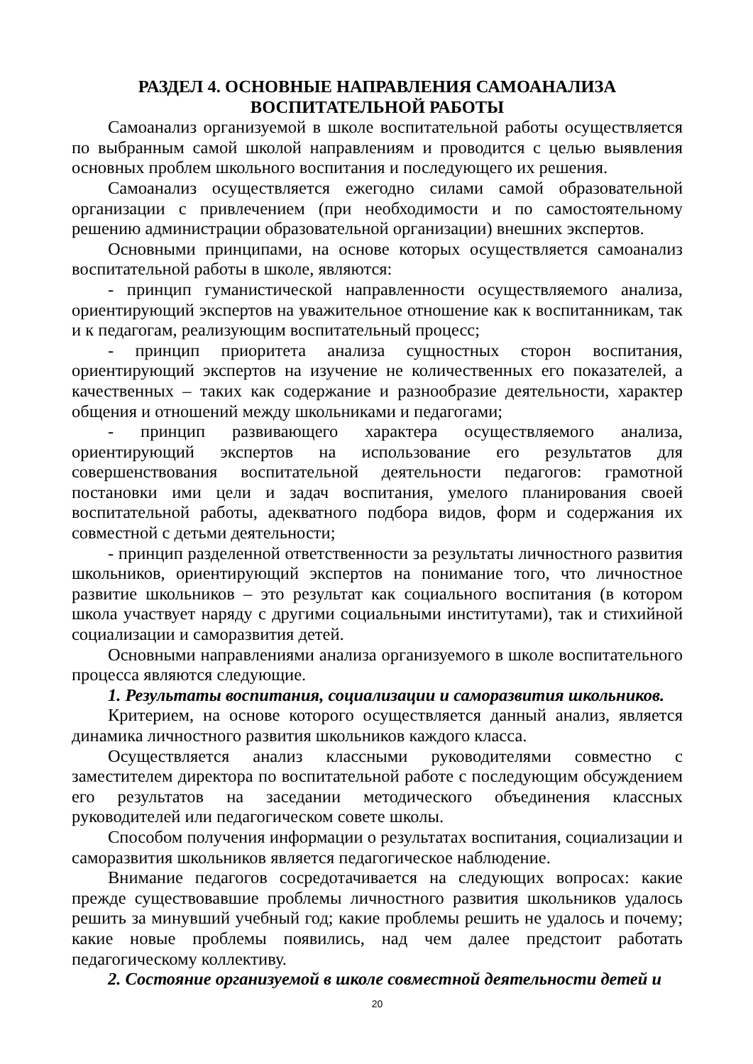РАЗДЕЛ 4. ОСНОВНЫЕ НАПРАВЛЕНИЯ САМОАНАЛИЗА
ВОСПИТАТЕЛЬНОЙ РАБОТЫ
Самоанализ организуемой в школе воспитательной работы осуществляется по выбранным самой школой направлениям и проводится с целью выявления основных проблем школьного воспитания и последующего их решения.
Самоанализ осуществляется ежегодно силами самой образовательной организации с привлечением (при необходимости и по самостоятельному решению администрации образовательной организации) внешних экспертов.
Основными принципами, на основе которых осуществляется самоанализ воспитательной работы в школе, являются:
- принцип гуманистической направленности осуществляемого анализа, ориентирующий экспертов на уважительное отношение как к воспитанникам, так и к педагогам, реализующим воспитательный процесс;
- принцип приоритета анализа сущностных сторон воспитания, ориентирующий экспертов на изучение не количественных его показателей, а качественных – таких как содержание и разнообразие деятельности, характер общения и отношений между школьниками и педагогами;
- принцип развивающего характера осуществляемого анализа, ориентирующий экспертов на использование его результатов для совершенствования воспитательной деятельности педагогов: грамотной постановки ими цели и задач воспитания, умелого планирования своей воспитательной работы, адекватного подбора видов, форм и содержания их совместной с детьми деятельности;
- принцип разделенной ответственности за результаты личностного развития школьников, ориентирующий экспертов на понимание того, что личностное развитие школьников – это результат как социального воспитания (в котором школа участвует наряду с другими социальными институтами), так и стихийной социализации и саморазвития детей.
Основными направлениями анализа организуемого в школе воспитательного процесса являются следующие.
1. Результаты воспитания, социализации и саморазвития школьников.
Критерием, на основе которого осуществляется данный анализ, является динамика личностного развития школьников каждого класса.
Осуществляется анализ классными руководителями совместно с заместителем директора по воспитательной работе с последующим обсуждением его результатов на заседании методического объединения классных руководителей или педагогическом совете школы.
Способом получения информации о результатах воспитания, социализации и саморазвития школьников является педагогическое наблюдение.
Внимание педагогов сосредотачивается на следующих вопросах: какие прежде существовавшие проблемы личностного развития школьников удалось решить за минувший учебный год; какие проблемы решить не удалось и почему; какие новые проблемы появились, над чем далее предстоит работать педагогическому коллективу.
2. Состояние организуемой в школе совместной деятельности детей и
20